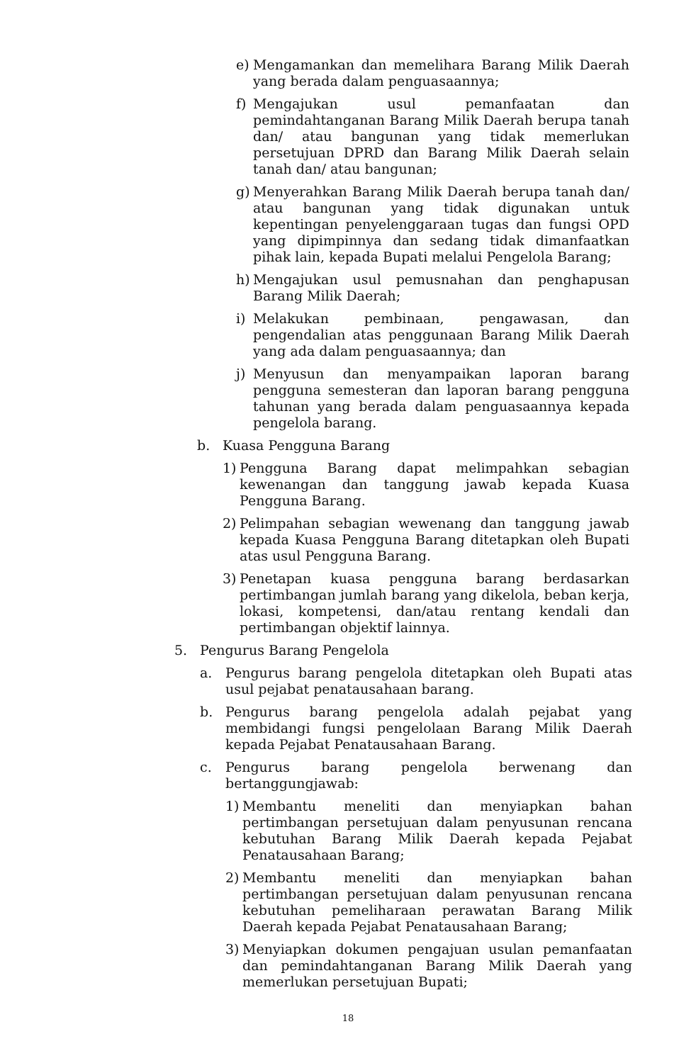e) Mengamankan dan memelihara Barang Milik Daerah yang berada dalam penguasaannya;
f) Mengajukan usul pemanfaatan dan pemindahtanganan Barang Milik Daerah berupa tanah dan/ atau bangunan yang tidak memerlukan persetujuan DPRD dan Barang Milik Daerah selain tanah dan/ atau bangunan;
g) Menyerahkan Barang Milik Daerah berupa tanah dan/ atau bangunan yang tidak digunakan untuk kepentingan penyelenggaraan tugas dan fungsi OPD yang dipimpinnya dan sedang tidak dimanfaatkan pihak lain, kepada Bupati melalui Pengelola Barang;
h) Mengajukan usul pemusnahan dan penghapusan Barang Milik Daerah;
i) Melakukan pembinaan, pengawasan, dan pengendalian atas penggunaan Barang Milik Daerah yang ada dalam penguasaannya; dan
j) Menyusun dan menyampaikan laporan barang pengguna semesteran dan laporan barang pengguna tahunan yang berada dalam penguasaannya kepada pengelola barang.
b. Kuasa Pengguna Barang
1) Pengguna Barang dapat melimpahkan sebagian kewenangan dan tanggung jawab kepada Kuasa Pengguna Barang.
2) Pelimpahan sebagian wewenang dan tanggung jawab kepada Kuasa Pengguna Barang ditetapkan oleh Bupati atas usul Pengguna Barang.
3) Penetapan kuasa pengguna barang berdasarkan pertimbangan jumlah barang yang dikelola, beban kerja, lokasi, kompetensi, dan/atau rentang kendali dan pertimbangan objektif lainnya.
5. Pengurus Barang Pengelola
a. Pengurus barang pengelola ditetapkan oleh Bupati atas usul pejabat penatausahaan barang.
b. Pengurus barang pengelola adalah pejabat yang membidangi fungsi pengelolaan Barang Milik Daerah kepada Pejabat Penatausahaan Barang.
c. Pengurus barang pengelola berwenang dan bertanggungjawab:
1) Membantu meneliti dan menyiapkan bahan pertimbangan persetujuan dalam penyusunan rencana kebutuhan Barang Milik Daerah kepada Pejabat Penatausahaan Barang;
2) Membantu meneliti dan menyiapkan bahan pertimbangan persetujuan dalam penyusunan rencana kebutuhan pemeliharaan perawatan Barang Milik Daerah kepada Pejabat Penatausahaan Barang;
3) Menyiapkan dokumen pengajuan usulan pemanfaatan dan pemindahtanganan Barang Milik Daerah yang memerlukan persetujuan Bupati;
18